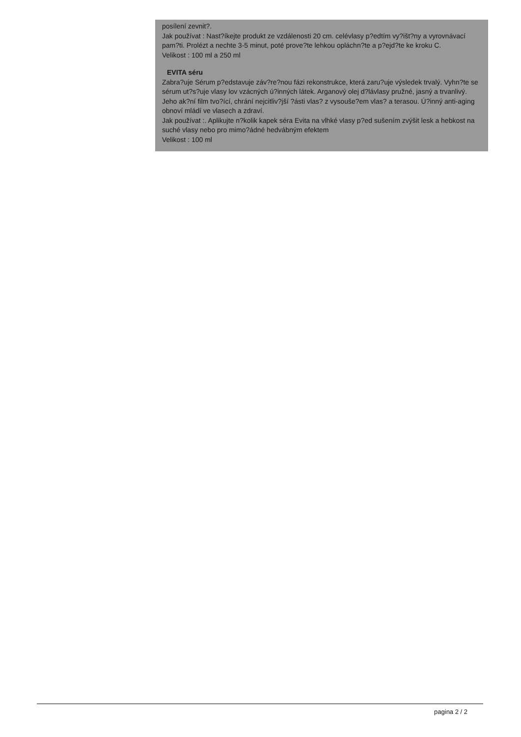posílení zevnit?.
Jak používat : Nast?íkejte produkt ze vzdálenosti 20 cm. celévlasy p?edtím vy?išt?ny a vyrovnávací pam?ti. Prolézt a nechte 3-5 minut, poté prove?te lehkou opláchn?te a p?ejd?te ke kroku C.
Velikost : 100 ml a 250 ml
EVITA séru
Zabra?uje Sérum p?edstavuje záv?re?nou fázi rekonstrukce, která zaru?uje výsledek trvalý. Vyhn?te se sérum ut?s?uje vlasy lov vzácných ú?inných látek. Arganový olej d?lávlasy pružné, jasný a trvanlivý. Jeho ak?ní film tvo?ící, chrání nejcitliv?jší ?ásti vlas? z vysouše?em vlas? a terasou. Ú?inný anti-aging obnoví mládí ve vlasech a zdraví.
Jak používat :. Aplikujte n?kolik kapek séra Evita na vlhké vlasy p?ed sušením zvýšit lesk a hebkost na suché vlasy nebo pro mimo?ádné hedvábným efektem
Velikost : 100 ml
pagina 2 / 2